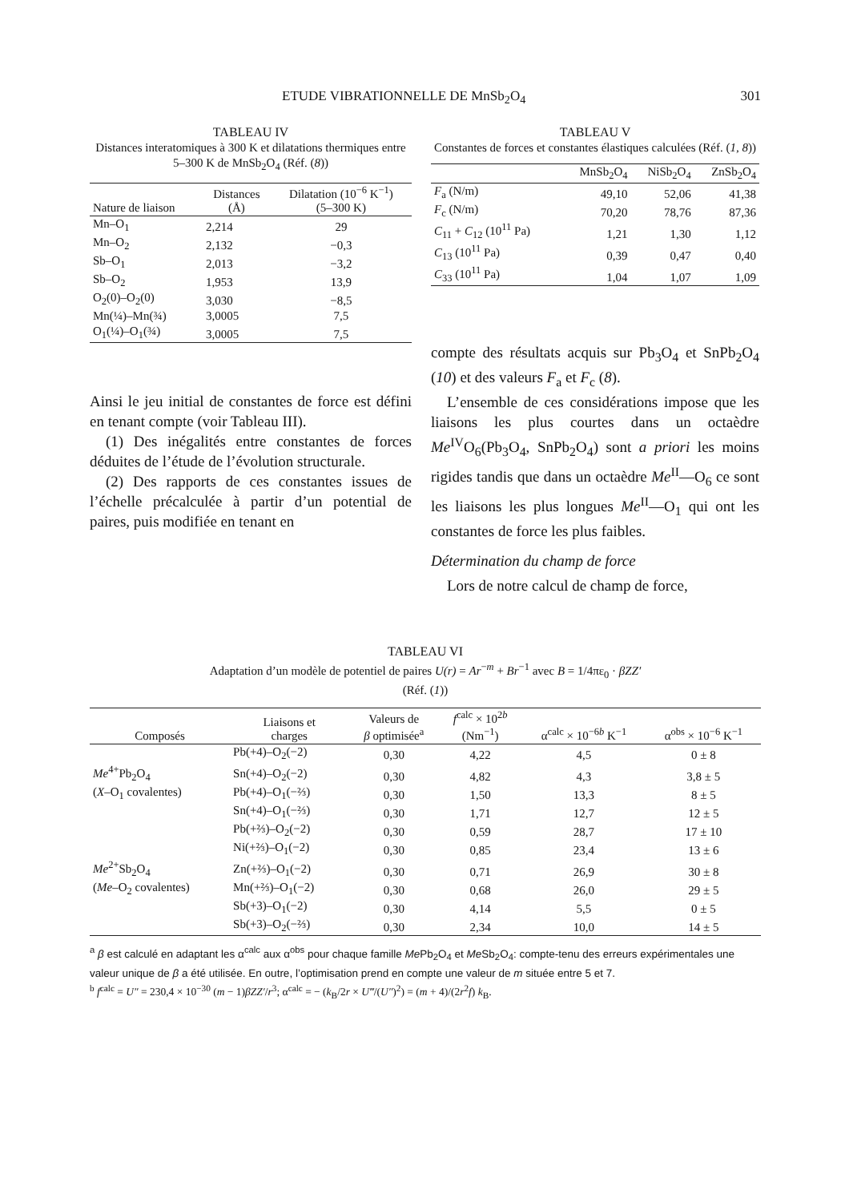ETUDE VIBRATIONNELLE DE MnSb<sub>2</sub>O<sub>4</sub> 301
TABLEAU IV
Distances interatomiques à 300 K et dilatations thermiques entre 5–300 K de MnSb<sub>2</sub>O<sub>4</sub> (Réf. (8))
| Nature de liaison | Distances (Å) | Dilatation (10<sup>−6</sup> K<sup>−1</sup>) (5–300 K) |
| --- | --- | --- |
| Mn–O<sub>1</sub> | 2,214 | 29 |
| Mn–O<sub>2</sub> | 2,132 | −0,3 |
| Sb–O<sub>1</sub> | 2,013 | −3,2 |
| Sb–O<sub>2</sub> | 1,953 | 13,9 |
| O<sub>2</sub>(0)–O<sub>2</sub>(0) | 3,030 | −8,5 |
| Mn(¼)–Mn(¾) | 3,0005 | 7,5 |
| O<sub>1</sub>(¼)–O<sub>1</sub>(¾) | 3,0005 | 7,5 |
Ainsi le jeu initial de constantes de force est défini en tenant compte (voir Tableau III).
(1) Des inégalités entre constantes de forces déduites de l’étude de l’évolution structurale.
(2) Des rapports de ces constantes issues de l’échelle précalculée à partir d’un potential de paires, puis modifiée en tenant en
TABLEAU V
Constantes de forces et constantes élastiques calculées (Réf. (1, 8))
| | MnSb<sub>2</sub>O<sub>4</sub> | NiSb<sub>2</sub>O<sub>4</sub> | ZnSb<sub>2</sub>O<sub>4</sub> |
| --- | --- | --- | --- |
| F<sub>a</sub> (N/m) | 49,10 | 52,06 | 41,38 |
| F<sub>c</sub> (N/m) | 70,20 | 78,76 | 87,36 |
| C<sub>11</sub> + C<sub>12</sub> (10<sup>11</sup> Pa) | 1,21 | 1,30 | 1,12 |
| C<sub>13</sub> (10<sup>11</sup> Pa) | 0,39 | 0,47 | 0,40 |
| C<sub>33</sub> (10<sup>11</sup> Pa) | 1,04 | 1,07 | 1,09 |
compte des résultats acquis sur Pb<sub>3</sub>O<sub>4</sub> et SnPb<sub>2</sub>O<sub>4</sub> (10) et des valeurs F<sub>a</sub> et F<sub>c</sub> (8).
L’ensemble de ces considérations impose que les liaisons les plus courtes dans un octaèdre Me<sup>IV</sup>O<sub>6</sub>(Pb<sub>3</sub>O<sub>4</sub>, SnPb<sub>2</sub>O<sub>4</sub>) sont a priori les moins rigides tandis que dans un octaèdre Me<sup>II</sup>—O<sub>6</sub> ce sont les liaisons les plus longues Me<sup>II</sup>—O<sub>1</sub> qui ont les constantes de force les plus faibles.
Détermination du champ de force
Lors de notre calcul de champ de force,
TABLEAU VI
Adaptation d’un modèle de potentiel de paires U(r) = Ar<sup>−m</sup> + Br<sup>−1</sup> avec B = 1/4πε<sub>0</sub> · βZZ′
(Réf. (1))
| Composés | Liaisons et charges | Valeurs de β optimisée<sup>a</sup> | f<sup>calc</sup> × 10<sup>2b</sup> (Nm<sup>−1</sup>) | α<sup>calc</sup> × 10<sup>−6b</sup> K<sup>−1</sup> | α<sup>obs</sup> × 10<sup>−6</sup> K<sup>−1</sup> |
| --- | --- | --- | --- | --- | --- |
| | Pb(+4)–O<sub>2</sub>(−2) | 0,30 | 4,22 | 4,5 | 0 ± 8 |
| Me<sup>4+</sup>Pb<sub>2</sub>O<sub>4</sub> | Sn(+4)–O<sub>2</sub>(−2) | 0,30 | 4,82 | 4,3 | 3,8 ± 5 |
| ( X –O<sub>1</sub> covalentes) | Pb(+4)–O<sub>1</sub>(−⅔) | 0,30 | 1,50 | 13,3 | 8 ± 5 |
| | Sn(+4)–O<sub>1</sub>(−⅔) | 0,30 | 1,71 | 12,7 | 12 ± 5 |
| | Pb(+⅔)–O<sub>2</sub>(−2) | 0,30 | 0,59 | 28,7 | 17 ± 10 |
| | Ni(+⅔)–O<sub>1</sub>(−2) | 0,30 | 0,85 | 23,4 | 13 ± 6 |
| Me<sup>2+</sup>Sb<sub>2</sub>O<sub>4</sub> | Zn(+⅔)–O<sub>1</sub>(−2) | 0,30 | 0,71 | 26,9 | 30 ± 8 |
| ( Me –O<sub>2</sub> covalentes) | Mn(+⅔)–O<sub>1</sub>(−2) | 0,30 | 0,68 | 26,0 | 29 ± 5 |
| | Sb(+3)–O<sub>1</sub>(−2) | 0,30 | 4,14 | 5,5 | 0 ± 5 |
| | Sb(+3)–O<sub>2</sub>(−⅔) | 0,30 | 2,34 | 10,0 | 14 ± 5 |
<sup>a</sup> β est calculé en adaptant les α<sup>calc</sup> aux α<sup>obs</sup> pour chaque famille Me Pb<sub>2</sub>O<sub>4</sub> et Me Sb<sub>2</sub>O<sub>4</sub>: compte-tenu des erreurs expérimentales une valeur unique de β a été utilisée. En outre, l’optimisation prend en compte une valeur de m située entre 5 et 7.
<sup>b</sup> f<sup>calc</sup> = U″ = 230,4 × 10<sup>−30</sup> (m − 1)βZZ′/r<sup>3</sup>; α<sup>calc</sup> = − (k<sub>B</sub>/2r × U‴/(U″)<sup>2</sup>) = (m + 4)/(2r<sup>2</sup>f) k<sub>B</sub>.